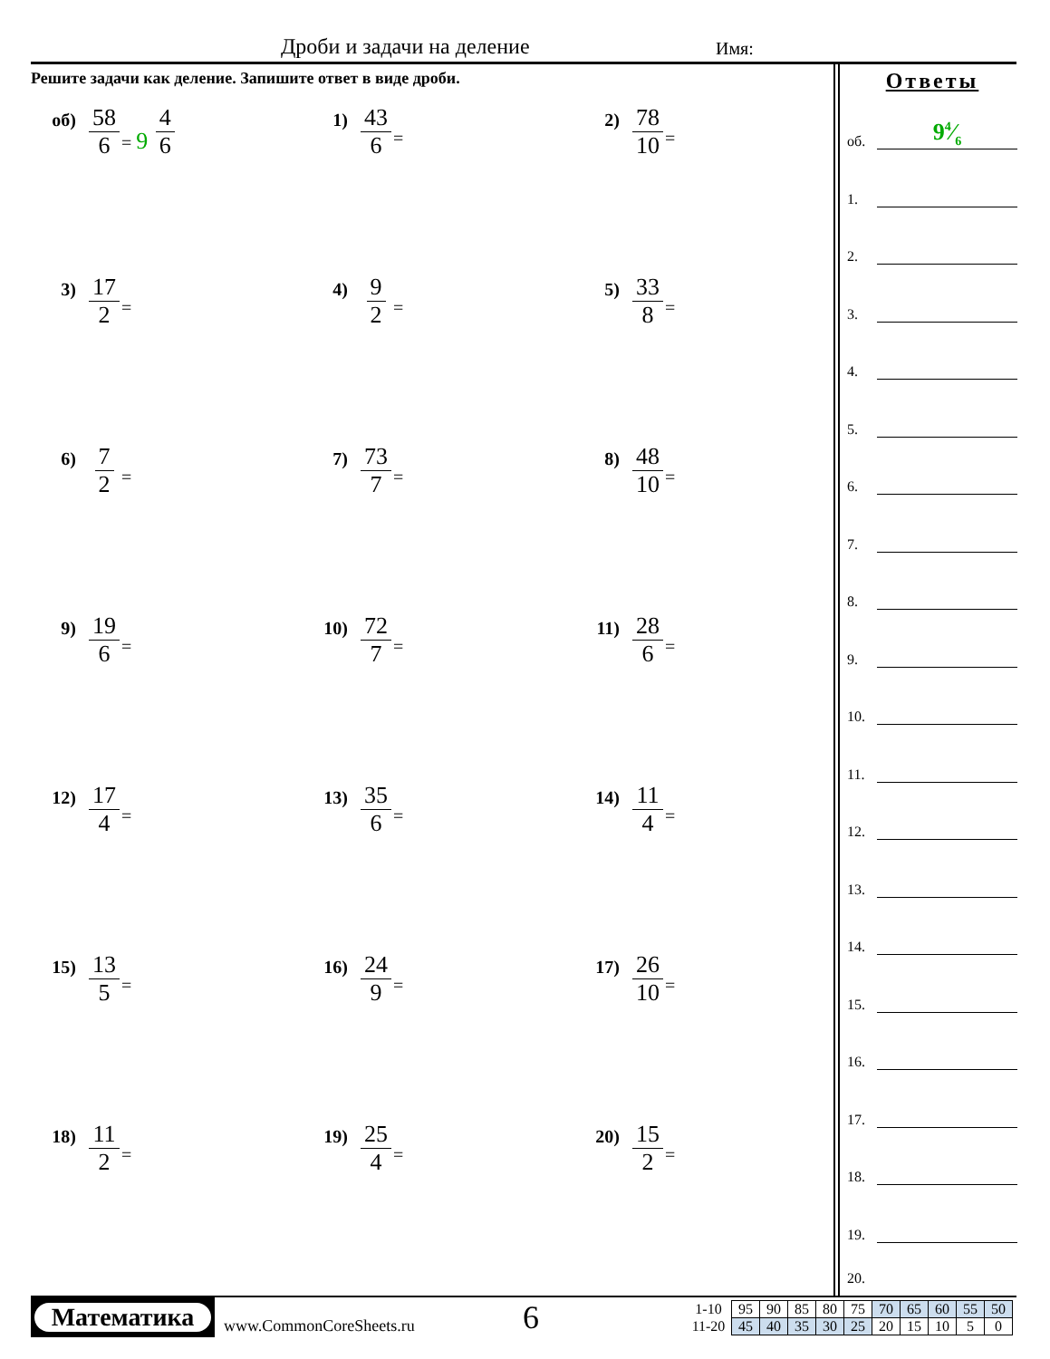Дроби и задачи на деление Имя:
Решите задачи как деление. Запишите ответ в виде дроби.
об) 58 6 = 9 4 6
1) 43 6 =
2) 78 10 =
3) 17 2 =
4) 9 2 =
5) 33 8 =
6) 7 2 =
7) 73 7 =
8) 48 10 =
9) 19 6 =
10) 72 7 =
11) 28 6 =
12) 17 4 =
13) 35 6 =
14) 11 4 =
15) 13 5 =
16) 24 9 =
17) 26 10 =
18) 11 2 =
19) 25 4 =
20) 15 2 =
Ответы
об.
94⁄6
1.
2.
3.
4.
5.
6.
7.
8.
9.
10.
11.
12.
13.
14.
15.
16.
17.
18.
19.
20.
Математика
www.CommonCoreSheets.ru
6
| 1-10 | 95 | 90 | 85 | 80 | 75 | 70 | 65 | 60 | 55 | 50 |
| 11-20 | 45 | 40 | 35 | 30 | 25 | 20 | 15 | 10 | 5 | 0 |